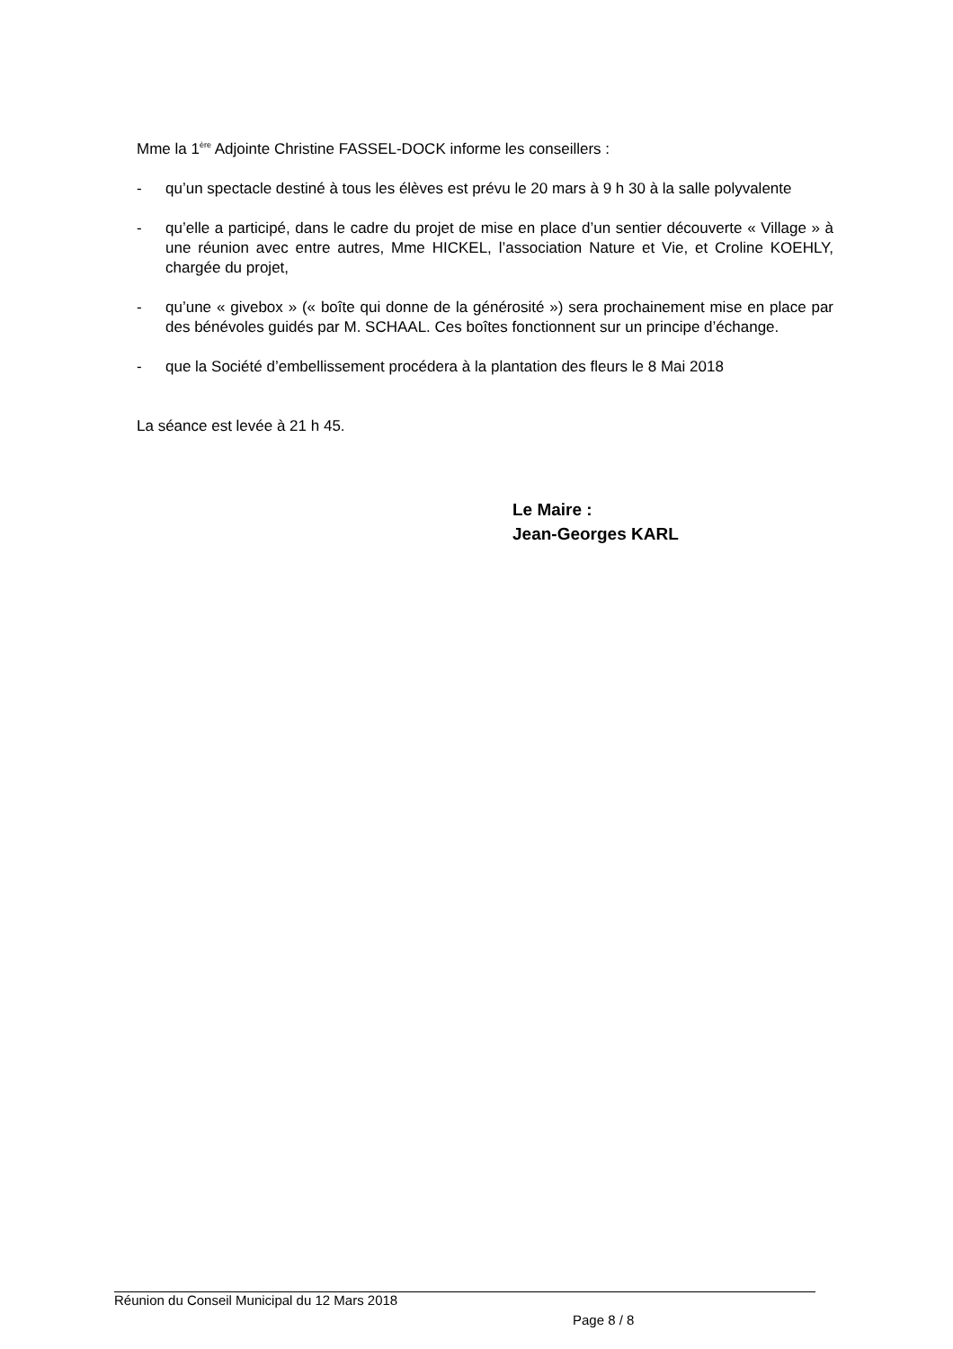Mme la 1<sup>ère</sup> Adjointe Christine FASSEL-DOCK informe les conseillers :
- qu’un spectacle destiné à tous les élèves est prévu le 20 mars à 9 h 30 à la salle polyvalente
- qu’elle a participé, dans le cadre du projet de mise en place d’un sentier découverte « Village » à une réunion avec entre autres, Mme HICKEL, l’association Nature et Vie, et Croline KOEHLY, chargée du projet,
- qu’une « givebox » (« boîte qui donne de la générosité ») sera prochainement mise en place par des bénévoles guidés par M. SCHAAL. Ces boîtes fonctionnent sur un principe d’échange.
- que la Société d’embellissement procédera à la plantation des fleurs le 8 Mai 2018
La séance est levée à 21 h 45.
Le Maire :
Jean-Georges KARL
Réunion du Conseil Municipal du 12 Mars 2018
Page 8 / 8